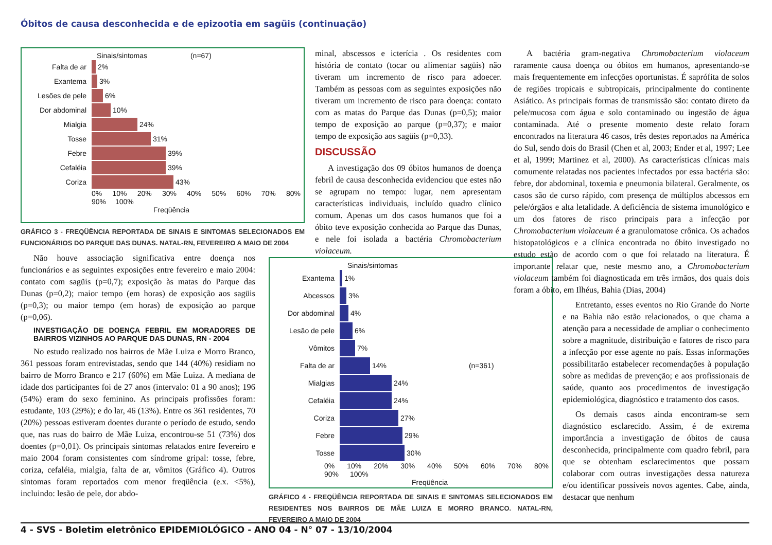Óbitos de causa desconhecida e de epizootia em sagüis (continuação)
Sinais/sintomas (n=67)
Falta de ar 2%
Exantema 3%
Lesões de pele 6%
Dor abdominal 10%
Mialgia 24%
Tosse 31%
Febre 39%
Cefaléia 39%
Coriza 43%
0% 10% 20% 30% 40% 50% 60% 70% 80% 90% 100%
Freqüência
GRÁFICO 3 - FREQÜÊNCIA REPORTADA DE SINAIS E SINTOMAS SELECIONADOS EM FUNCIONÁRIOS DO PARQUE DAS DUNAS. NATAL-RN, FEVEREIRO A MAIO DE 2004
Não houve associação significativa entre doença nos funcionários e as seguintes exposições entre fevereiro e maio 2004: contato com sagüis (p=0,7); exposição às matas do Parque das Dunas (p=0,2); maior tempo (em horas) de exposição aos sagüis (p=0,3); ou maior tempo (em horas) de exposição ao parque (p=0,06).
INVESTIGAÇÃO DE DOENÇA FEBRIL EM MORADORES DE BAIRROS VIZINHOS AO PARQUE DAS DUNAS, RN - 2004
No estudo realizado nos bairros de Mãe Luiza e Morro Branco, 361 pessoas foram entrevistadas, sendo que 144 (40%) residiam no bairro de Morro Branco e 217 (60%) em Mãe Luiza. A mediana de idade dos participantes foi de 27 anos (intervalo: 01 a 90 anos); 196 (54%) eram do sexo feminino. As principais profissões foram: estudante, 103 (29%); e do lar, 46 (13%). Entre os 361 residentes, 70 (20%) pessoas estiveram doentes durante o período de estudo, sendo que, nas ruas do bairro de Mãe Luiza, encontrou-se 51 (73%) dos doentes (p=0,01). Os principais sintomas relatados entre fevereiro e maio 2004 foram consistentes com síndrome gripal: tosse, febre, coriza, cefaléia, mialgia, falta de ar, vômitos (Gráfico 4). Outros sintomas foram reportados com menor freqüência (e.x. <5%), incluindo: lesão de pele, dor abdo-
minal, abscessos e icterícia . Os residentes com história de contato (tocar ou alimentar sagüis) não tiveram um incremento de risco para adoecer. Também as pessoas com as seguintes exposições não tiveram um incremento de risco para doença: contato com as matas do Parque das Dunas (p=0,5); maior tempo de exposição ao parque (p=0,37); e maior tempo de exposição aos sagüis (p=0,33).
DISCUSSÃO
A investigação dos 09 óbitos humanos de doença febril de causa desconhecida evidenciou que estes não se agrupam no tempo: lugar, nem apresentam características individuais, incluído quadro clínico comum. Apenas um dos casos humanos que foi a óbito teve exposição conhecida ao Parque das Dunas, e nele foi isolada a bactéria Chromobacterium violaceum.
Sinais/sintomas
Exantema 1%
Abcessos 3%
Dor abdominal 4%
Lesão de pele 6%
Vômitos 7%
Falta de ar 14% (n=361)
Mialgias 24%
Cefaléia 24%
Coriza 27%
Febre 29%
Tosse 30%
0% 10% 20% 30% 40% 50% 60% 70% 80% 90% 100%
Freqüência
GRÁFICO 4 - FREQÜÊNCIA REPORTADA DE SINAIS E SINTOMAS SELECIONADOS EM RESIDENTES NOS BAIRROS DE MÃE LUIZA E MORRO BRANCO. NATAL-RN, FEVEREIRO A MAIO DE 2004
A bactéria gram-negativa Chromobacterium violaceum raramente causa doença ou óbitos em humanos, apresentando-se mais frequentemente em infecções oportunistas. É saprófita de solos de regiões tropicais e subtropicais, principalmente do continente Asiático. As principais formas de transmissão são: contato direto da pele/mucosa com água e solo contaminado ou ingestão de água contaminada. Até o presente momento deste relato foram encontrados na literatura 46 casos, três destes reportados na América do Sul, sendo dois do Brasil (Chen et al, 2003; Ender et al, 1997; Lee et al, 1999; Martinez et al, 2000). As características clínicas mais comumente relatadas nos pacientes infectados por essa bactéria são: febre, dor abdominal, toxemia e pneumonia bilateral. Geralmente, os casos são de curso rápido, com presença de múltiplos abcessos em pele/órgãos e alta letalidade. A deficiência de sistema imunológico e um dos fatores de risco principais para a infecção por Chromobacterium violaceum é a granulomatose crônica. Os achados histopatológicos e a clínica encontrada no óbito investigado no estudo estão de acordo com o que foi relatado na literatura. É importante relatar que, neste mesmo ano, a Chromobacterium violaceum também foi diagnosticada em três irmãos, dos quais dois foram a óbito, em Ilhéus, Bahia (Dias, 2004)
Entretanto, esses eventos no Rio Grande do Norte e na Bahia não estão relacionados, o que chama a atenção para a necessidade de ampliar o conhecimento sobre a magnitude, distribuição e fatores de risco para a infecção por esse agente no país. Essas informações possibilitarão estabelecer recomendações à população sobre as medidas de prevenção; e aos profissionais de saúde, quanto aos procedimentos de investigação epidemiológica, diagnóstico e tratamento dos casos.
Os demais casos ainda encontram-se sem diagnóstico esclarecido. Assim, é de extrema importância a investigação de óbitos de causa desconhecida, principalmente com quadro febril, para que se obtenham esclarecimentos que possam colaborar com outras investigações dessa natureza e/ou identificar possíveis novos agentes. Cabe, ainda, destacar que nenhum
4 - SVS - Boletim eletrônico EPIDEMIOLÓGICO - ANO 04 - N° 07 - 13/10/2004